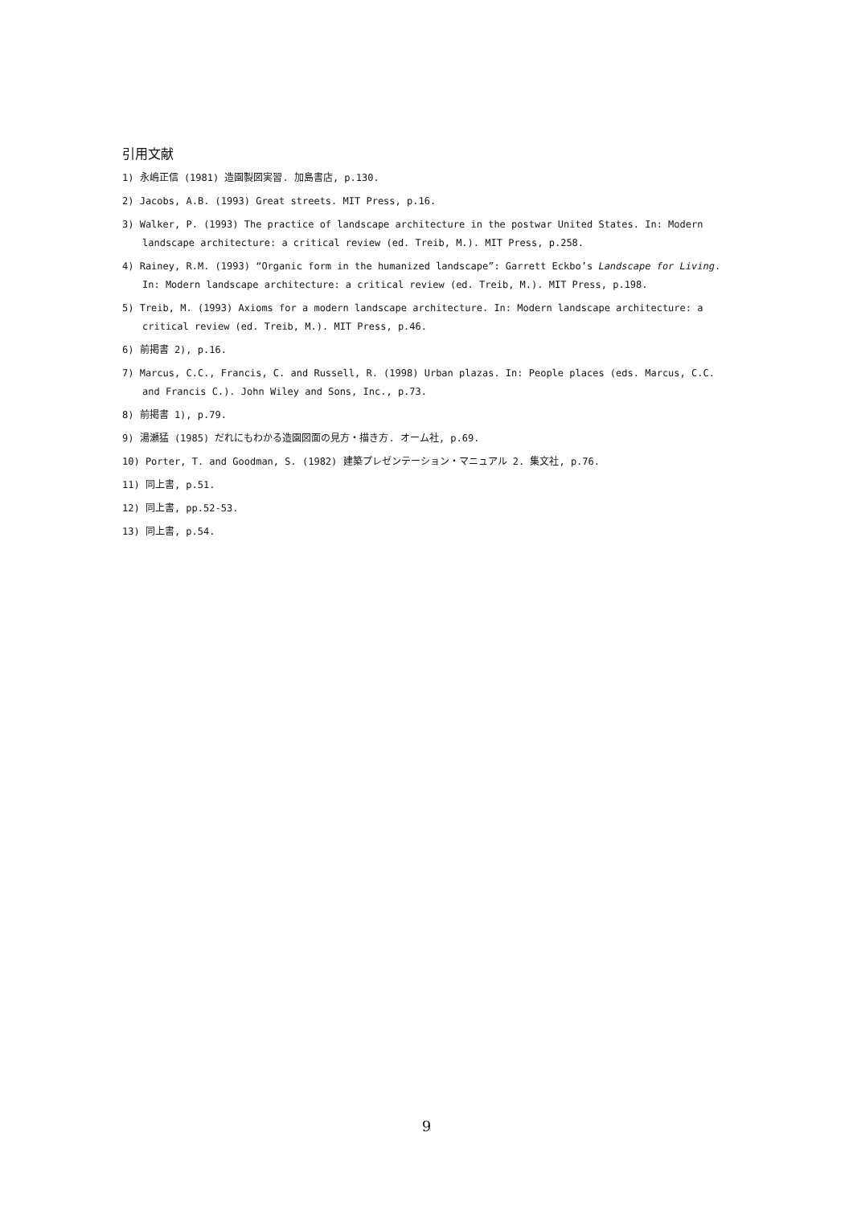引用文献
1) 永嶋正信 (1981) 造園製図実習. 加島書店, p.130.
2) Jacobs, A.B. (1993) Great streets. MIT Press, p.16.
3) Walker, P. (1993) The practice of landscape architecture in the postwar United States. In: Modern landscape architecture: a critical review (ed. Treib, M.). MIT Press, p.258.
4) Rainey, R.M. (1993) “Organic form in the humanized landscape”: Garrett Eckbo’s Landscape for Living. In: Modern landscape architecture: a critical review (ed. Treib, M.). MIT Press, p.198.
5) Treib, M. (1993) Axioms for a modern landscape architecture. In: Modern landscape architecture: a critical review (ed. Treib, M.). MIT Press, p.46.
6) 前掲書 2), p.16.
7) Marcus, C.C., Francis, C. and Russell, R. (1998) Urban plazas. In: People places (eds. Marcus, C.C. and Francis C.). John Wiley and Sons, Inc., p.73.
8) 前掲書 1), p.79.
9) 湯瀬猛 (1985) だれにもわかる造園図面の見方・描き方. オーム社, p.69.
10) Porter, T. and Goodman, S. (1982) 建築プレゼンテーション・マニュアル 2. 集文社, p.76.
11) 同上書, p.51.
12) 同上書, pp.52-53.
13) 同上書, p.54.
9